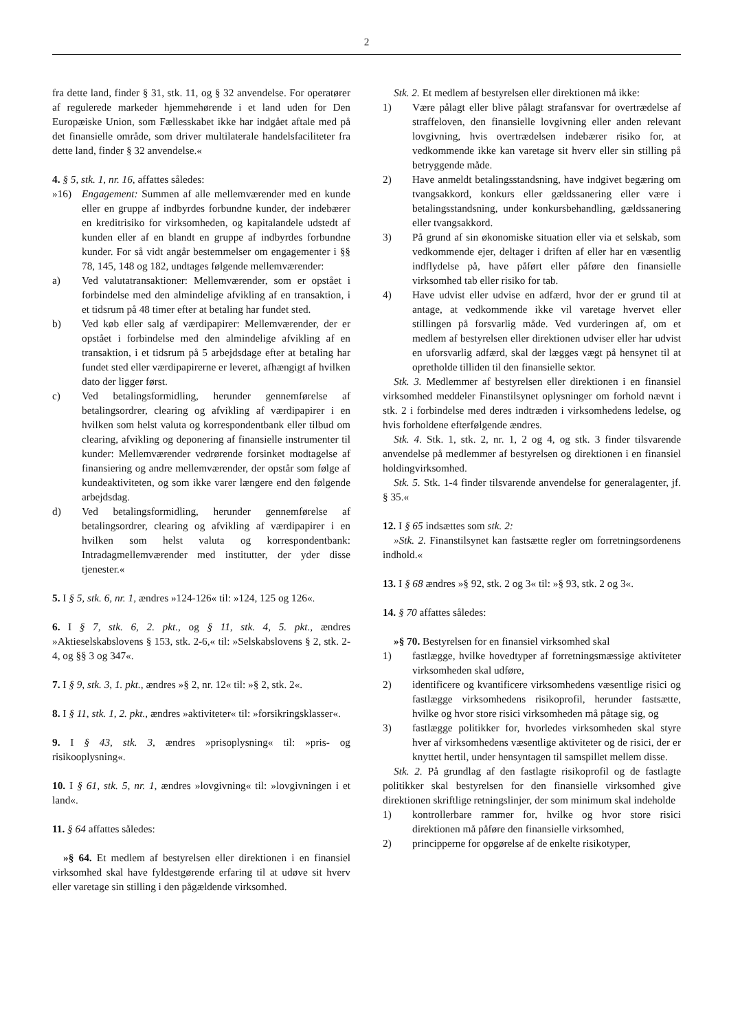2
fra dette land, finder § 31, stk. 11, og § 32 anvendelse. For operatører af regulerede markeder hjemmehørende i et land uden for Den Europæiske Union, som Fællesskabet ikke har indgået aftale med på det finansielle område, som driver multilaterale handelsfaciliteter fra dette land, finder § 32 anvendelse.«
4. § 5, stk. 1, nr. 16, affattes således:
»16) Engagement: Summen af alle mellemværender med en kunde eller en gruppe af indbyrdes forbundne kunder, der indebærer en kreditrisiko for virksomheden, og kapitalandele udstedt af kunden eller af en blandt en gruppe af indbyrdes forbundne kunder. For så vidt angår bestemmelser om engagementer i §§ 78, 145, 148 og 182, undtages følgende mellemværender:
a) Ved valutatransaktioner: Mellemværender, som er opstået i forbindelse med den almindelige afvikling af en transaktion, i et tidsrum på 48 timer efter at betaling har fundet sted.
b) Ved køb eller salg af værdipapirer: Mellemværender, der er opstået i forbindelse med den almindelige afvikling af en transaktion, i et tidsrum på 5 arbejdsdage efter at betaling har fundet sted eller værdipapirerne er leveret, afhængigt af hvilken dato der ligger først.
c) Ved betalingsformidling, herunder gennemførelse af betalingsordrer, clearing og afvikling af værdipapirer i en hvilken som helst valuta og korrespondentbank eller tilbud om clearing, afvikling og deponering af finansielle instrumenter til kunder: Mellemværender vedrørende forsinket modtagelse af finansiering og andre mellemværender, der opstår som følge af kundeaktiviteten, og som ikke varer længere end den følgende arbejdsdag.
d) Ved betalingsformidling, herunder gennemførelse af betalingsordrer, clearing og afvikling af værdipapirer i en hvilken som helst valuta og korrespondentbank: Intradagmellemværender med institutter, der yder disse tjenester.«
5. I § 5, stk. 6, nr. 1, ændres »124-126« til: »124, 125 og 126«.
6. I § 7, stk. 6, 2. pkt., og § 11, stk. 4, 5. pkt., ændres »Aktieselskabslovens § 153, stk. 2-6,« til: »Selskabslovens § 2, stk. 2-4, og §§ 3 og 347«.
7. I § 9, stk. 3, 1. pkt., ændres »§ 2, nr. 12« til: »§ 2, stk. 2«.
8. I § 11, stk. 1, 2. pkt., ændres »aktiviteter« til: »forsikringsklasser«.
9. I § 43, stk. 3, ændres »prisoplysning« til: »pris- og risikooplysning«.
10. I § 61, stk. 5, nr. 1, ændres »lovgivning« til: »lovgivningen i et land«.
11. § 64 affattes således:
»§ 64. Et medlem af bestyrelsen eller direktionen i en finansiel virksomhed skal have fyldestgørende erfaring til at udøve sit hverv eller varetage sin stilling i den pågældende virksomhed.
Stk. 2. Et medlem af bestyrelsen eller direktionen må ikke:
1) Være pålagt eller blive pålagt strafansvar for overtrædelse af straffeloven, den finansielle lovgivning eller anden relevant lovgivning, hvis overtrædelsen indebærer risiko for, at vedkommende ikke kan varetage sit hverv eller sin stilling på betryggende måde.
2) Have anmeldt betalingsstandsning, have indgivet begæring om tvangsakkord, konkurs eller gældssanering eller være i betalingsstandsning, under konkursbehandling, gældssanering eller tvangsakkord.
3) På grund af sin økonomiske situation eller via et selskab, som vedkommende ejer, deltager i driften af eller har en væsentlig indflydelse på, have påført eller påføre den finansielle virksomhed tab eller risiko for tab.
4) Have udvist eller udvise en adfærd, hvor der er grund til at antage, at vedkommende ikke vil varetage hvervet eller stillingen på forsvarlig måde. Ved vurderingen af, om et medlem af bestyrelsen eller direktionen udviser eller har udvist en uforsvarlig adfærd, skal der lægges vægt på hensynet til at opretholde tilliden til den finansielle sektor.
Stk. 3. Medlemmer af bestyrelsen eller direktionen i en finansiel virksomhed meddeler Finanstilsynet oplysninger om forhold nævnt i stk. 2 i forbindelse med deres indtræden i virksomhedens ledelse, og hvis forholdene efterfølgende ændres.
Stk. 4. Stk. 1, stk. 2, nr. 1, 2 og 4, og stk. 3 finder tilsvarende anvendelse på medlemmer af bestyrelsen og direktionen i en finansiel holdingvirksomhed.
Stk. 5. Stk. 1-4 finder tilsvarende anvendelse for generalagenter, jf. § 35.«
12. I § 65 indsættes som stk. 2:
»Stk. 2. Finanstilsynet kan fastsætte regler om forretningsordenens indhold.«
13. I § 68 ændres »§ 92, stk. 2 og 3« til: »§ 93, stk. 2 og 3«.
14. § 70 affattes således:
»§ 70. Bestyrelsen for en finansiel virksomhed skal
1) fastlægge, hvilke hovedtyper af forretningsmæssige aktiviteter virksomheden skal udføre,
2) identificere og kvantificere virksomhedens væsentlige risici og fastlægge virksomhedens risikoprofil, herunder fastsætte, hvilke og hvor store risici virksomheden må påtage sig, og
3) fastlægge politikker for, hvorledes virksomheden skal styre hver af virksomhedens væsentlige aktiviteter og de risici, der er knyttet hertil, under hensyntagen til samspillet mellem disse.
Stk. 2. På grundlag af den fastlagte risikoprofil og de fastlagte politikker skal bestyrelsen for den finansielle virksomhed give direktionen skriftlige retningslinjer, der som minimum skal indeholde
1) kontrollerbare rammer for, hvilke og hvor store risici direktionen må påføre den finansielle virksomhed,
2) principperne for opgørelse af de enkelte risikotyper,